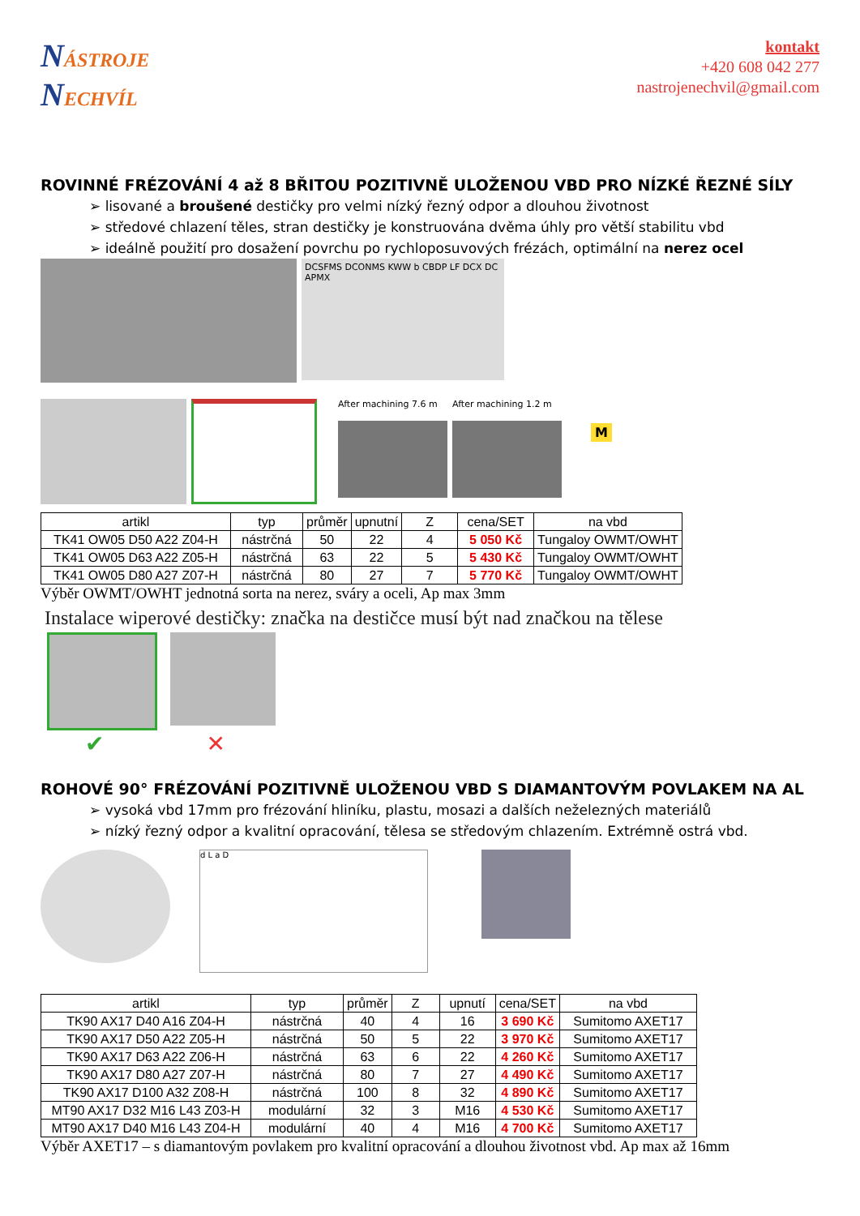NÁSTROJE
NECHVÍL
kontakt
+420 608 042 277
nastrojenechvil@gmail.com
ROVINNÉ FRÉZOVÁNÍ 4 až 8 BŘITOU POZITIVNĚ ULOŽENOU VBD PRO NÍZKÉ ŘEZNÉ SÍLY
➢ lisované a broušené destičky pro velmi nízký řezný odpor a dlouhou životnost
➢ středové chlazení těles, stran destičky je konstruována dvěma úhly pro větší stabilitu vbd
➢ ideálně použití pro dosažení povrchu po rychloposuvových frézách, optimální na nerez ocel
DCSFMS DCONMS KWW b CBDP LF DCX DC APMX
After machining 7.6 m
After machining 1.2 m
M
| artikl | typ | průměr | upnutní | Z | cena/SET | na vbd |
| --- | --- | --- | --- | --- | --- | --- |
| TK41 OW05 D50 A22 Z04-H | nástrčná | 50 | 22 | 4 | 5 050 Kč | Tungaloy OWMT/OWHT |
| TK41 OW05 D63 A22 Z05-H | nástrčná | 63 | 22 | 5 | 5 430 Kč | Tungaloy OWMT/OWHT |
| TK41 OW05 D80 A27 Z07-H | nástrčná | 80 | 27 | 7 | 5 770 Kč | Tungaloy OWMT/OWHT |
Výběr OWMT/OWHT jednotná sorta na nerez, sváry a oceli, Ap max 3mm
Instalace wiperové destičky: značka na destičce musí být nad značkou na tělese
✔ ✕
ROHOVÉ 90° FRÉZOVÁNÍ POZITIVNĚ ULOŽENOU VBD S DIAMANTOVÝM POVLAKEM NA AL
➢ vysoká vbd 17mm pro frézování hliníku, plastu, mosazi a dalších neželezných materiálů
➢ nízký řezný odpor a kvalitní opracování, tělesa se středovým chlazením. Extrémně ostrá vbd.
d L a D
| artikl | typ | průměr | Z | upnutí | cena/SET | na vbd |
| --- | --- | --- | --- | --- | --- | --- |
| TK90 AX17 D40 A16 Z04-H | nástrčná | 40 | 4 | 16 | 3 690 Kč | Sumitomo AXET17 |
| TK90 AX17 D50 A22 Z05-H | nástrčná | 50 | 5 | 22 | 3 970 Kč | Sumitomo AXET17 |
| TK90 AX17 D63 A22 Z06-H | nástrčná | 63 | 6 | 22 | 4 260 Kč | Sumitomo AXET17 |
| TK90 AX17 D80 A27 Z07-H | nástrčná | 80 | 7 | 27 | 4 490 Kč | Sumitomo AXET17 |
| TK90 AX17 D100 A32 Z08-H | nástrčná | 100 | 8 | 32 | 4 890 Kč | Sumitomo AXET17 |
| MT90 AX17 D32 M16 L43 Z03-H | modulární | 32 | 3 | M16 | 4 530 Kč | Sumitomo AXET17 |
| MT90 AX17 D40 M16 L43 Z04-H | modulární | 40 | 4 | M16 | 4 700 Kč | Sumitomo AXET17 |
Výběr AXET17 – s diamantovým povlakem pro kvalitní opracování a dlouhou životnost vbd. Ap max až 16mm